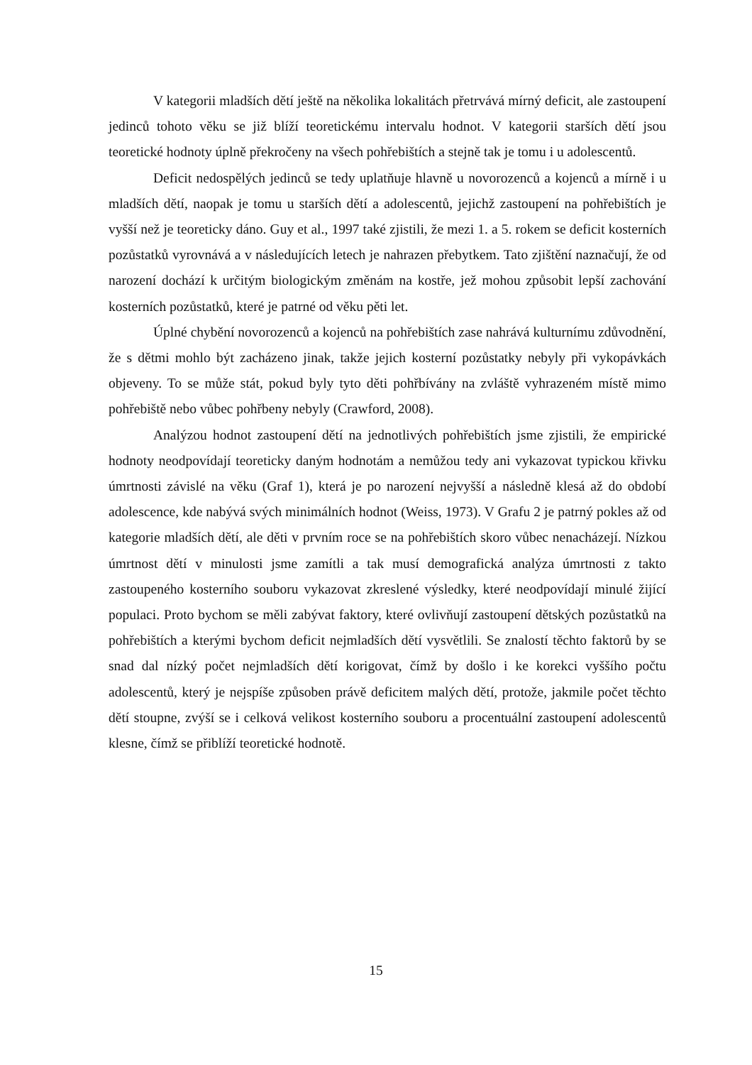V kategorii mladších dětí ještě na několika lokalitách přetrvává mírný deficit, ale zastoupení jedinců tohoto věku se již blíží teoretickému intervalu hodnot. V kategorii starších dětí jsou teoretické hodnoty úplně překročeny na všech pohřebištích a stejně tak je tomu i u adolescentů.
Deficit nedospělých jedinců se tedy uplatňuje hlavně u novorozenců a kojenců a mírně i u mladších dětí, naopak je tomu u starších dětí a adolescentů, jejichž zastoupení na pohřebištích je vyšší než je teoreticky dáno. Guy et al., 1997 také zjistili, že mezi 1. a 5. rokem se deficit kosterních pozůstatků vyrovnává a v následujících letech je nahrazen přebytkem. Tato zjištění naznačují, že od narození dochází k určitým biologickým změnám na kostře, jež mohou způsobit lepší zachování kosterních pozůstatků, které je patrné od věku pěti let.
Úplné chybění novorozenců a kojenců na pohřebištích zase nahrává kulturnímu zdůvodnění, že s dětmi mohlo být zacházeno jinak, takže jejich kosterní pozůstatky nebyly při vykopávkách objeveny. To se může stát, pokud byly tyto děti pohřbívány na zvláště vyhrazeném místě mimo pohřebiště nebo vůbec pohřbeny nebyly (Crawford, 2008).
Analýzou hodnot zastoupení dětí na jednotlivých pohřebištích jsme zjistili, že empirické hodnoty neodpovídají teoreticky daným hodnotám a nemůžou tedy ani vykazovat typickou křivku úmrtnosti závislé na věku (Graf 1), která je po narození nejvyšší a následně klesá až do období adolescence, kde nabývá svých minimálních hodnot (Weiss, 1973). V Grafu 2 je patrný pokles až od kategorie mladších dětí, ale děti v prvním roce se na pohřebištích skoro vůbec nenacházejí. Nízkou úmrtnost dětí v minulosti jsme zamítli a tak musí demografická analýza úmrtnosti z takto zastoupeného kosterního souboru vykazovat zkreslené výsledky, které neodpovídají minulé žijící populaci. Proto bychom se měli zabývat faktory, které ovlivňují zastoupení dětských pozůstatků na pohřebištích a kterými bychom deficit nejmladších dětí vysvětlili. Se znalostí těchto faktorů by se snad dal nízký počet nejmladších dětí korigovat, čímž by došlo i ke korekci vyššího počtu adolescentů, který je nejspíše způsoben právě deficitem malých dětí, protože, jakmile počet těchto dětí stoupne, zvýší se i celková velikost kosterního souboru a procentuální zastoupení adolescentů klesne, čímž se přiblíží teoretické hodnotě.
15